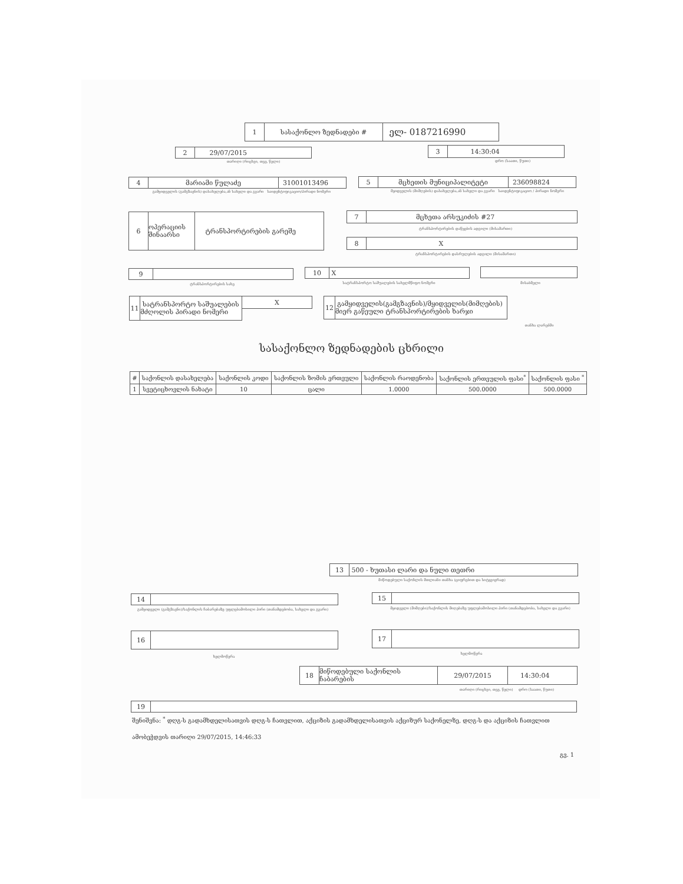1 სასაქონლო ზედნადები # ელ- 0187216990
2 29/07/2015
თარიღი (რიცხვი, თვე, წელი)
3 14:30:04
დრო (საათი, წუთი)
4 მარიამი წულაძე 31001013496
გამყიდველის (გამგზავნის) დასახელება,ან სახელი და გვარი საიდენტიფიკაციო/პირადი ნომერი
5 მცხეთის მუნიციპალიტეტი 236098824
მყიდველის (მიმღების) დასახელება,ან სახელი და გვარი საიდენტიფიკაციო / პირადი ნომერი
6 ოპერაციის შინაარსი ტრანსპორტირების გარეშე 7 მცხეთა არსუკიძის #27
ტრანსპორტირების დაწყების ადგილი (მისამართი)
8 X
ტრანსპორტირების დასრულების ადგილი (მისამართი)
9
ტრანსპორტირების სახე
10 X
სატრანსპორტო საშუალების სახელმწიფო ნომერი მისაბმელი
11 სატრანსპორტო საშუალების მძღოლის პირადი ნომერი
X
12 გამყიდველის(გამგზავნის)/მყიდველის(მიმღების) მიერ გაწეული ტრანსპორტირების ხარჯი
თანხა ლარებში
სასაქონლო ზედნადების ცხრილი
| # | საქონლის დასახელება | საქონლის კოდი | საქონლის ზომის ერთეული | საქონლის რაოდენობა | საქონლის ერთეულის ფასი<sup>*</sup> | საქონლის ფასი <sup>*</sup> |
| --- | --- | --- | --- | --- | --- | --- |
| 1 | სვეტიცხოვლის ნახატი | 10 | ცალი | 1.0000 | 500.0000 | 500.0000 |
13 500 - ხუთასი ლარი და ნული თეთრი
მიწოდებული საქონლის მთლიანი თანხა (ციფრებით და სიტყვიერად)
14
გამყიდველი (გამგზავნი)/საქონლის ჩაბარებაზე უფლებამოსილი პირი (თანამდებობა, სახელი და გვარი)
15
მყიდველი (მიმღები)/საქონლის მიღებაზე უფლებამოსილი პირი (თანამდებობა, სახელი და გვარი)
16
ხელმოწერა
17
ხელმოწერა
18 მიწოდებული საქონლის ჩაბარების 29/07/2015 14:30:04
თარიღი (რიცხვი, თვე, წელი) დრო (საათი, წუთი)
19
შენიშვნა: <sup>*</sup> დღგ-ს გადამხდელისათვის დღგ-ს ჩათვლით, აქციზის გადამხდელისათვის აქციზურ საქონელზე, დღგ-ს და აქციზის ჩათვლით
ამობეჭდვის თარიღი 29/07/2015, 14:46:33
გვ. 1